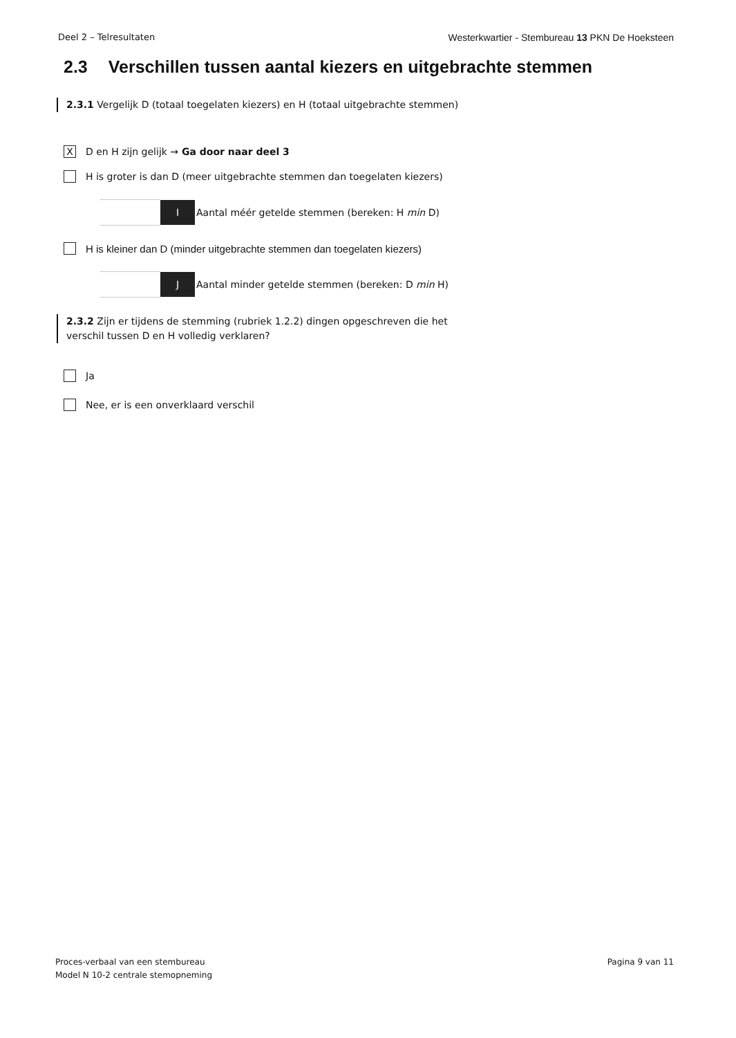Deel 2 – Telresultaten Westerkwartier - Stembureau 13 PKN De Hoeksteen
2.3 Verschillen tussen aantal kiezers en uitgebrachte stemmen
2.3.1 Vergelijk D (totaal toegelaten kiezers) en H (totaal uitgebrachte stemmen)
X D en H zijn gelijk → Ga door naar deel 3
H is groter is dan D (meer uitgebrachte stemmen dan toegelaten kiezers)
I
Aantal méér getelde stemmen (bereken: H min D)
H is kleiner dan D (minder uitgebrachte stemmen dan toegelaten kiezers)
J
Aantal minder getelde stemmen (bereken: D min H)
2.3.2 Zijn er tijdens de stemming (rubriek 1.2.2) dingen opgeschreven die het verschil tussen D en H volledig verklaren?
Ja
Nee, er is een onverklaard verschil
Proces-verbaal van een stembureau
Model N 10-2 centrale stemopneming
Pagina 9 van 11